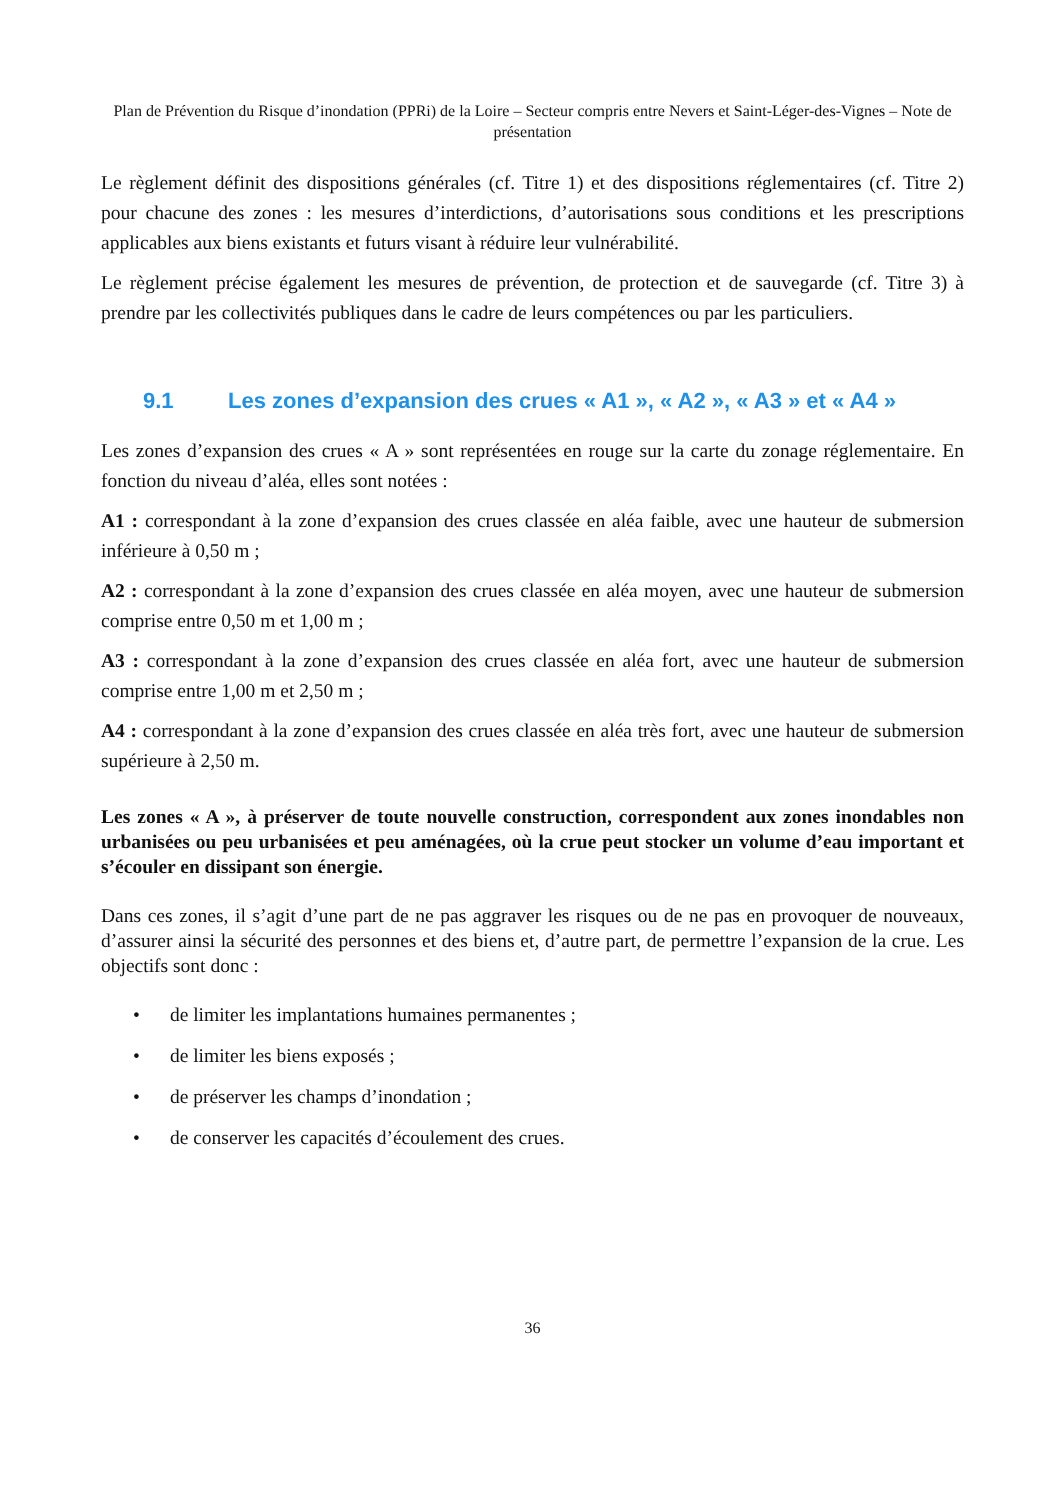Plan de Prévention du Risque d’inondation (PPRi) de la Loire – Secteur compris entre Nevers et Saint-Léger-des-Vignes – Note de présentation
Le règlement définit des dispositions générales (cf. Titre 1) et des dispositions réglementaires (cf. Titre 2) pour chacune des zones : les mesures d’interdictions, d’autorisations sous conditions et les prescriptions applicables aux biens existants et futurs visant à réduire leur vulnérabilité.
Le règlement précise également les mesures de prévention, de protection et de sauvegarde (cf. Titre 3) à prendre par les collectivités publiques dans le cadre de leurs compétences ou par les particuliers.
9.1 Les zones d’expansion des crues « A1 », « A2 », « A3 » et « A4 »
Les zones d’expansion des crues « A » sont représentées en rouge sur la carte du zonage réglementaire. En fonction du niveau d’aléa, elles sont notées :
A1 : correspondant à la zone d’expansion des crues classée en aléa faible, avec une hauteur de submersion inférieure à 0,50 m ;
A2 : correspondant à la zone d’expansion des crues classée en aléa moyen, avec une hauteur de submersion comprise entre 0,50 m et 1,00 m ;
A3 : correspondant à la zone d’expansion des crues classée en aléa fort, avec une hauteur de submersion comprise entre 1,00 m et 2,50 m ;
A4 : correspondant à la zone d’expansion des crues classée en aléa très fort, avec une hauteur de submersion supérieure à 2,50 m.
Les zones « A », à préserver de toute nouvelle construction, correspondent aux zones inondables non urbanisées ou peu urbanisées et peu aménagées, où la crue peut stocker un volume d’eau important et s’écouler en dissipant son énergie.
Dans ces zones, il s’agit d’une part de ne pas aggraver les risques ou de ne pas en provoquer de nouveaux, d’assurer ainsi la sécurité des personnes et des biens et, d’autre part, de permettre l’expansion de la crue. Les objectifs sont donc :
• de limiter les implantations humaines permanentes ;
• de limiter les biens exposés ;
• de préserver les champs d’inondation ;
• de conserver les capacités d’écoulement des crues.
36